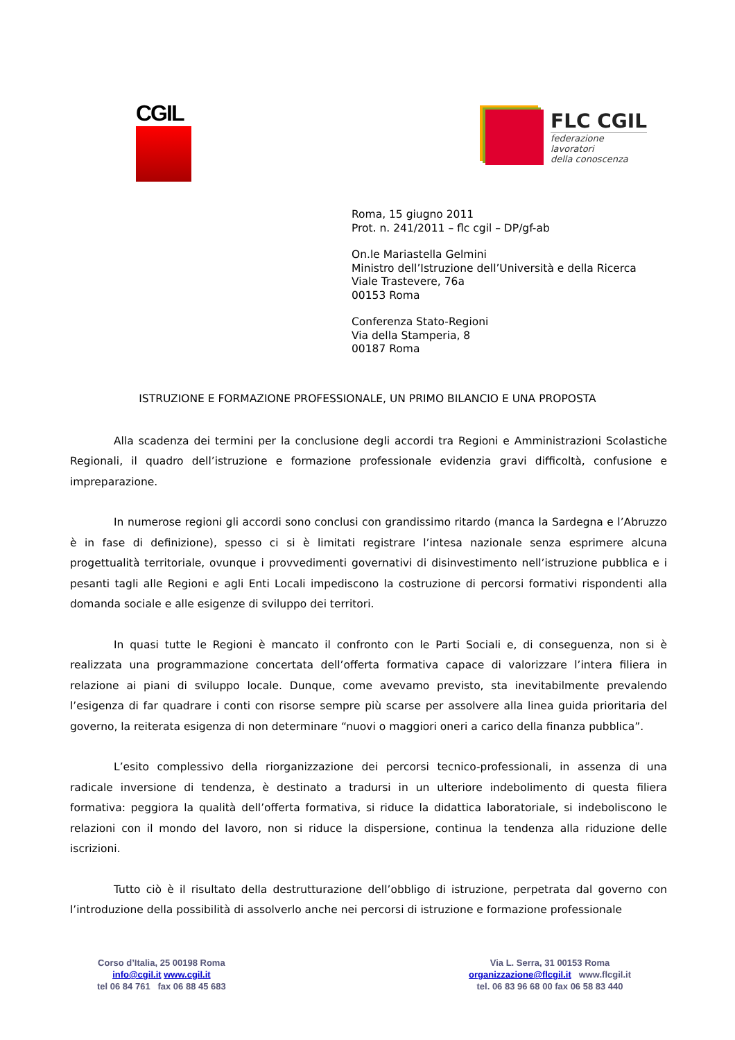CGIL
FLC CGIL
federazione
lavoratori
della conoscenza
Roma, 15 giugno 2011
Prot. n. 241/2011 – flc cgil – DP/gf-ab
On.le Mariastella Gelmini
Ministro dell’Istruzione dell’Università e della Ricerca
Viale Trastevere, 76a
00153 Roma
Conferenza Stato-Regioni
Via della Stamperia, 8
00187 Roma
ISTRUZIONE E FORMAZIONE PROFESSIONALE, UN PRIMO BILANCIO E UNA PROPOSTA
Alla scadenza dei termini per la conclusione degli accordi tra Regioni e Amministrazioni Scolastiche Regionali, il quadro dell’istruzione e formazione professionale evidenzia gravi difficoltà, confusione e impreparazione.
In numerose regioni gli accordi sono conclusi con grandissimo ritardo (manca la Sardegna e l’Abruzzo è in fase di definizione), spesso ci si è limitati registrare l’intesa nazionale senza esprimere alcuna progettualità territoriale, ovunque i provvedimenti governativi di disinvestimento nell’istruzione pubblica e i pesanti tagli alle Regioni e agli Enti Locali impediscono la costruzione di percorsi formativi rispondenti alla domanda sociale e alle esigenze di sviluppo dei territori.
In quasi tutte le Regioni è mancato il confronto con le Parti Sociali e, di conseguenza, non si è realizzata una programmazione concertata dell’offerta formativa capace di valorizzare l’intera filiera in relazione ai piani di sviluppo locale. Dunque, come avevamo previsto, sta inevitabilmente prevalendo l’esigenza di far quadrare i conti con risorse sempre più scarse per assolvere alla linea guida prioritaria del governo, la reiterata esigenza di non determinare “nuovi o maggiori oneri a carico della finanza pubblica”.
L’esito complessivo della riorganizzazione dei percorsi tecnico-professionali, in assenza di una radicale inversione di tendenza, è destinato a tradursi in un ulteriore indebolimento di questa filiera formativa: peggiora la qualità dell’offerta formativa, si riduce la didattica laboratoriale, si indeboliscono le relazioni con il mondo del lavoro, non si riduce la dispersione, continua la tendenza alla riduzione delle iscrizioni.
Tutto ciò è il risultato della destrutturazione dell’obbligo di istruzione, perpetrata dal governo con l’introduzione della possibilità di assolverlo anche nei percorsi di istruzione e formazione professionale
Corso d’Italia, 25 00198 Roma
info@cgil.it www.cgil.it
tel 06 84 761 fax 06 88 45 683
Via L. Serra, 31 00153 Roma
organizzazione@flcgil.it www.flcgil.it
tel. 06 83 96 68 00 fax 06 58 83 440